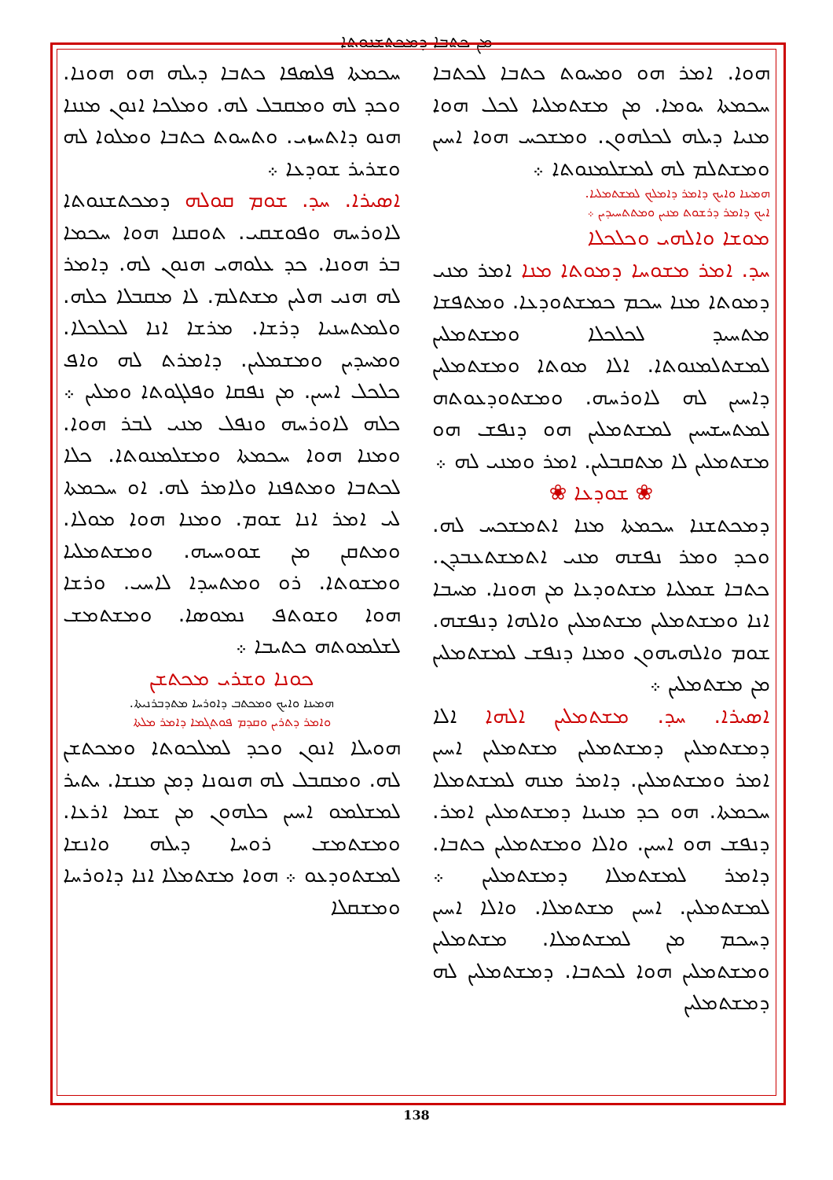ܡܢ ܟܬܒܐ ܕܡܟܬܫܢܘܬܐ
ܚܟܡܬܐ ܦܠܣܦܐ ܟܬܒܐ ܕܝܠܗ ܗܘ ܗܘܢܐ. ܘܟܕ ܠܗ ܘܡܩܒܠ ܠܗ. ܘܡܠܟܐ ܐܢܘܢ ܡܢܢܐ ܗܢܘ ܕܐܬܚܙܝ. ܘܬܚܘܬ ܟܬܒܐ ܘܡܠܘܐ ܠܗ ܘܫܪܝܪ ܫܘܕܥܐ ܀
ܐܣܝܪܐ. ܚܕ. ܫܘܡ ܩܘܠܗ ܕܡܟܬܫܢܘܬܐ ܠܐܘܪܚܗ ܘܦܘܫܩܝ. ܬܘܩܢܐ ܗܘܐ ܚܟܡܐ ܒܪ ܗܘܢܐ. ܟܕ ܥܠܘܗܝ ܗܢܘܢ ܠܗ. ܕܐܡܪ ܠܗ ܗܢܝ ܗܠܝܢ ܡܫܬܠܡ. ܠܐ ܡܩܒܠܐ ܟܠܗ. ܘܠܡܬܚܢܝܐ ܕܪܫܐ. ܡܪܫܐ ܐܢܐ ܠܟܠܟܠܐ. ܘܡܚܕܝܢ ܘܡܫܡܠܝܢ. ܕܐܡܪܬ ܠܗ ܘܐܦ ܟܠܟܠ ܐܚܝܢ. ܡܢ ܢܦܩܐ ܘܦܠܓܘܬܐ ܘܡܠܝܢ ܀ ܟܠܗ ܠܐܘܪܚܗ ܘܢܦܠ ܡܢܝ ܠܒܪ ܗܘܐ. ܘܡܢܐ ܗܘܐ ܚܟܡܬܐ ܘܡܫܠܡܢܘܬܐ. ܟܠܐ ܠܟܬܒܐ ܘܡܬܦܢܐ ܘܠܐܡܪ ܠܗ. ܐܘ ܚܟܡܬܐ ܠܝ ܐܡܪ ܐܢܐ ܫܘܡ. ܘܡܢܐ ܗܘܐ ܡܘܠܐ. ܘܡܬܩܢ ܡܢ ܫܘܘܚܝܗ. ܘܡܫܬܡܠܝܐ ܘܡܫܘܬܐ. ܪܘ ܘܡܬܚܕܐ ܠܐܚܝ. ܘܪܫܐ ܗܘܐ ܘܫܘܬܦ ܢܡܘܣܐ. ܘܡܫܬܡܫ ܠܫܠܡܘܬܗ ܟܬܝܒܐ ܀
ܟܘܢܐ ܘܫܪܝ ܡܟܬܫܢ
ܗܡܝܢܐ ܘܐܝܟ ܘܡܟܬܒ ܕܐܘܪܚܐ ܡܬܕܒܪܢܝܬܐ.
ܘܐܡܪ ܕܬܪܝܢ ܘܩܕܡ ܦܘܬܓܡܐ ܕܐܡܪ ܡܠܬܐ
ܗܘܝܠܐ ܐܢܘܢ ܘܟܕ ܠܡܠܟܘܬܐ ܘܡܟܬܫܢ ܠܗ. ܘܡܩܒܠ ܠܗ ܗܢܘܢܐ ܕܡܢ ܡܢܫܐ. ܝܬܝܪ ܠܡܫܠܡܘ ܐܚܝܢ ܟܠܗܘܢ ܡܢ ܫܡܐ ܐܪܥܐ. ܘܡܫܬܡܫ ܪܘܚܐ ܕܝܠܗ ܘܐܢܫܐ ܠܡܫܬܘܕܥܘ ܀ ܗܘܐ ܡܫܬܡܠܐ ܐܢܐ ܕܐܘܪܚܐ ܘܡܫܩܠܐ
ܗܘܐ. ܐܡܪ ܗܘ ܘܡܚܘܬ ܟܬܒܐ ܠܟܬܒܐ ܚܟܡܬܐ ܝܘܡܐ. ܡܢ ܡܫܬܡܠܝܐ ܠܟܠ ܗܘܐ ܡܢܝܐ ܕܝܠܗ ܠܟܠܗܘܢ. ܘܡܫܟܚ ܗܘܐ ܐܚܝܢ ܘܡܫܬܠܡ ܠܗ ܠܡܫܠܡܢܘܬܐ ܀
ܗܡܝܢܐ ܘܐܝܟ ܕܐܡܪ ܕܐܡܠܟ ܠܡܫܬܡܠܝܐ.
ܐܝܟ ܕܐܡܪ ܕܪܫܘܬ ܡܢܝܢ ܘܡܬܬܚܝܕܝܢ ܀
ܡܘܫܐ ܘܐܠܗܝ ܘܟܠܟܠܐ
ܚܕ. ܐܡܪ ܡܫܘܚܐ ܕܡܘܬܐ ܡܢܐ ܐܡܪ ܡܢܝ ܕܡܘܬܐ ܡܢܐ ܚܟܡ ܟܡܫܬܘܕܥܐ. ܘܡܬܦܫܐ ܡܬܚܝܕ ܠܟܠܟܠܐ ܘܡܫܬܡܠܝܢ ܠܡܫܬܠܡܢܘܬܐ. ܐܠܐ ܡܘܬܐ ܘܡܫܬܡܠܝܢ ܕܐܚܝܢ ܠܗ ܠܐܘܪܚܗ. ܘܡܫܬܘܕܥܘܬܗ ܠܡܬܚܫܚܝܢ ܠܡܫܬܡܠܝܢ ܗܘ ܕܢܦܫ ܗܘ ܡܫܬܡܠܝܢ ܠܐ ܡܬܩܒܠܝܢ. ܐܡܪ ܘܡܢܝ ܠܗ ܀
❀ ܫܘܕܥܐ ❀
ܕܡܟܬܫܢܐ ܚܟܡܬܐ ܡܢܐ ܐܬܡܫܟܚ ܠܗ. ܘܟܕ ܘܡܪ ܢܦܫܗ ܡܢܝ ܐܬܡܫܬܥܒܕܢ. ܟܬܒܐ ܫܡܠܝܐ ܡܫܬܘܕܥܐ ܡܢ ܗܘܢܐ. ܡܚܒܐ ܐܢܐ ܘܡܫܬܡܠܝܢ ܡܫܬܡܠܝܢ ܘܐܠܗܐ ܕܢܦܫܗ. ܫܘܡ ܘܐܠܗܝܗܘܢ ܘܡܢܐ ܕܢܦܫ ܠܡܫܬܡܠܝܢ ܡܢ ܡܫܬܡܠܝܢ ܀
ܐܣܝܪܐ. ܚܕ. ܡܫܬܡܠܝܢ ܐܠܗܐ ܐܠܐ ܕܡܫܬܡܠܝܢ ܕܡܫܬܡܠܝܢ ܡܫܬܡܠܝܢ ܐܚܝܢ ܐܡܪ ܘܡܫܬܡܠܝܢ. ܕܐܡܪ ܡܢܗ ܠܡܫܬܡܠܐ ܚܟܡܬܐ. ܗܘ ܟܕ ܡܢܝܢܐ ܕܡܫܬܡܠܝܢ ܐܡܪ. ܕܢܦܫ ܗܘ ܐܚܝܢ. ܘܐܠܐ ܘܡܫܬܡܠܝܢ ܟܬܒܐ. ܕܐܡܪ ܠܡܫܬܡܠܐ ܕܡܫܬܡܠܝܢ ܀ ܠܡܫܬܡܠܝܢ. ܐܚܝܢ ܡܫܬܡܠܐ. ܘܐܠܐ ܐܚܝܢ ܕܚܟܡ ܡܢ ܠܡܫܬܡܠܐ. ܡܫܬܡܠܝܢ ܘܡܫܬܡܠܝܢ ܗܘܐ ܠܟܬܒܐ. ܕܡܫܬܡܠܝܢ ܠܗ ܕܡܫܬܡܠܝܢ
138